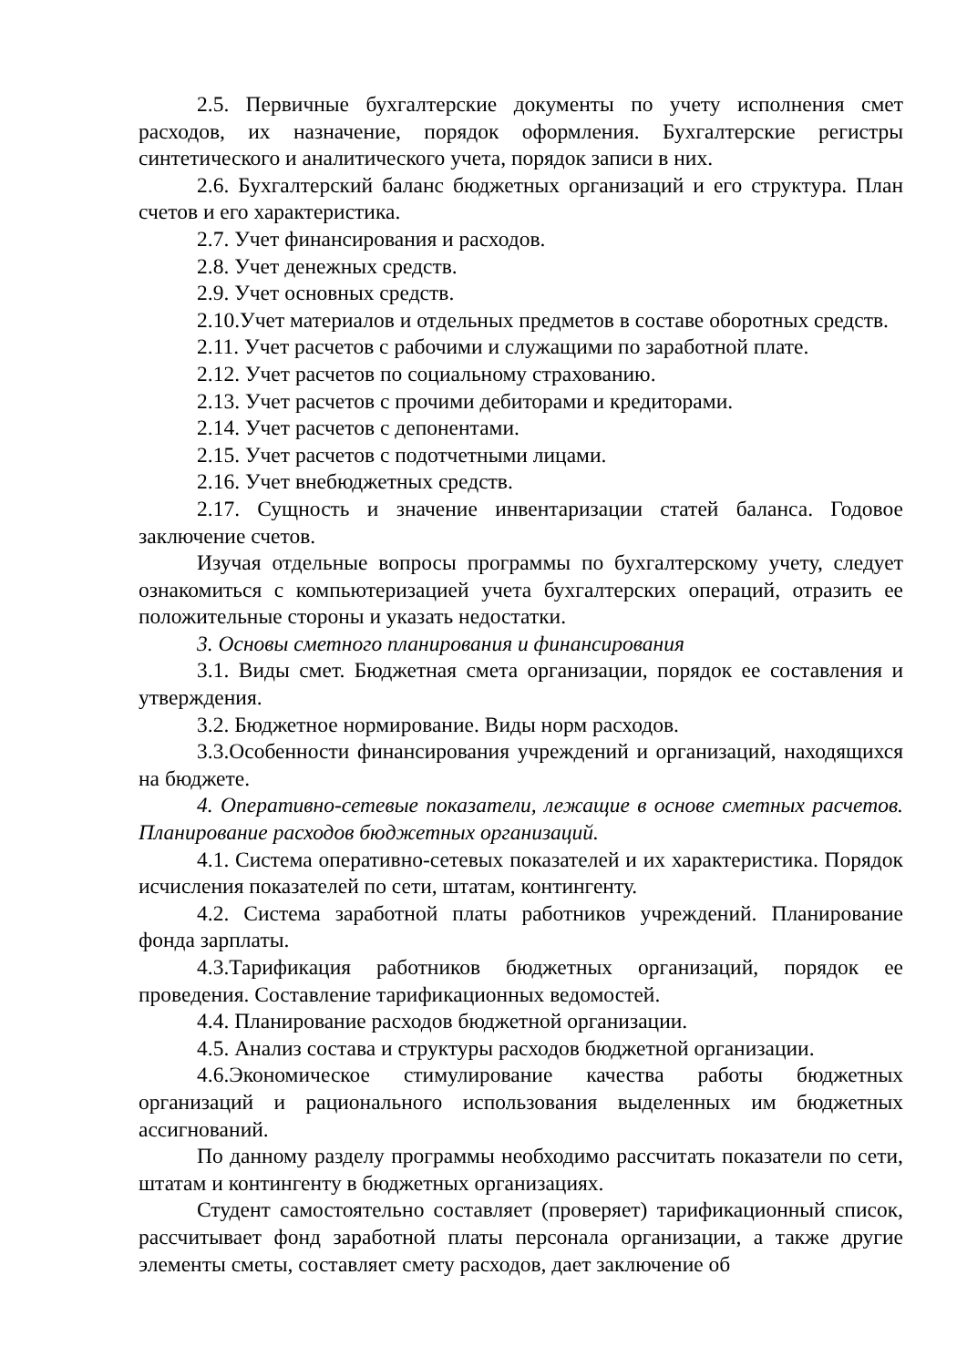2.5. Первичные бухгалтерские документы по учету исполнения смет расходов, их назначение, порядок оформления. Бухгалтерские регистры синтетического и аналитического учета, порядок записи в них.
2.6. Бухгалтерский баланс бюджетных организаций и его структура. План счетов и его характеристика.
2.7. Учет финансирования и расходов.
2.8. Учет денежных средств.
2.9. Учет основных средств.
2.10.Учет материалов и отдельных предметов в составе оборотных средств.
2.11. Учет расчетов с рабочими и служащими по заработной плате.
2.12. Учет расчетов по социальному страхованию.
2.13. Учет расчетов с прочими дебиторами и кредиторами.
2.14. Учет расчетов с депонентами.
2.15. Учет расчетов с подотчетными лицами.
2.16. Учет внебюджетных средств.
2.17. Сущность и значение инвентаризации статей баланса. Годовое заключение счетов.
Изучая отдельные вопросы программы по бухгалтерскому учету, следует ознакомиться с компьютеризацией учета бухгалтерских операций, отразить ее положительные стороны и указать недостатки.
3. Основы сметного планирования и финансирования
3.1. Виды смет. Бюджетная смета организации, порядок ее составления и утверждения.
3.2. Бюджетное нормирование. Виды норм расходов.
3.3.Особенности финансирования учреждений и организаций, находящихся на бюджете.
4. Оперативно-сетевые показатели, лежащие в основе сметных расчетов. Планирование расходов бюджетных организаций.
4.1. Система оперативно-сетевых показателей и их характеристика. Порядок исчисления показателей по сети, штатам, контингенту.
4.2. Система заработной платы работников учреждений. Планирование фонда зарплаты.
4.3.Тарификация работников бюджетных организаций, порядок ее проведения. Составление тарификационных ведомостей.
4.4. Планирование расходов бюджетной организации.
4.5. Анализ состава и структуры расходов бюджетной организации.
4.6.Экономическое стимулирование качества работы бюджетных организаций и рационального использования выделенных им бюджетных ассигнований.
По данному разделу программы необходимо рассчитать показатели по сети, штатам и контингенту в бюджетных организациях.
Студент самостоятельно составляет (проверяет) тарификационный список, рассчитывает фонд заработной платы персонала организации, а также другие элементы сметы, составляет смету расходов, дает заключение об